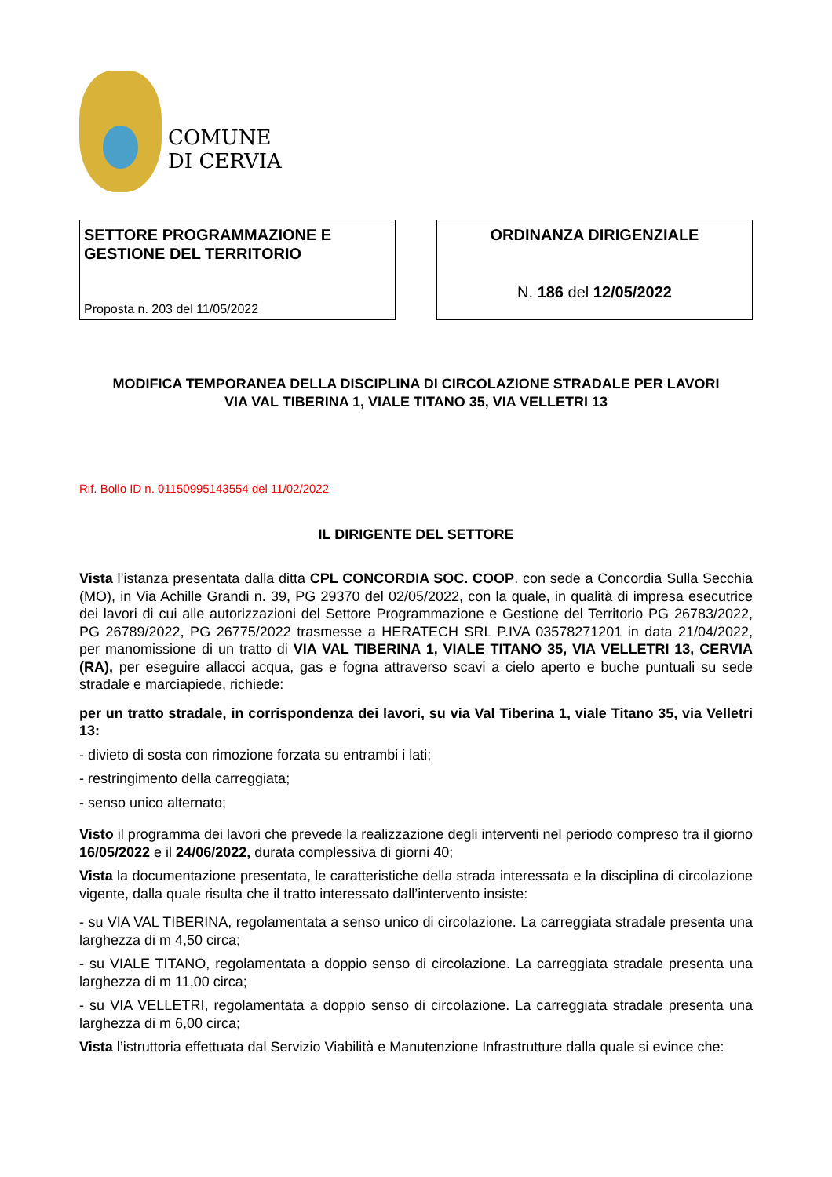COMUNE
DI CERVIA
SETTORE PROGRAMMAZIONE E GESTIONE DEL TERRITORIO
Proposta n. 203 del 11/05/2022
ORDINANZA DIRIGENZIALE
N. 186 del 12/05/2022
MODIFICA TEMPORANEA DELLA DISCIPLINA DI CIRCOLAZIONE STRADALE PER LAVORI
VIA VAL TIBERINA 1, VIALE TITANO 35, VIA VELLETRI 13
Rif. Bollo ID n. 01150995143554 del 11/02/2022
IL DIRIGENTE DEL SETTORE
Vista l’istanza presentata dalla ditta CPL CONCORDIA SOC. COOP. con sede a Concordia Sulla Secchia (MO), in Via Achille Grandi n. 39, PG 29370 del 02/05/2022, con la quale, in qualità di impresa esecutrice dei lavori di cui alle autorizzazioni del Settore Programmazione e Gestione del Territorio PG 26783/2022, PG 26789/2022, PG 26775/2022 trasmesse a HERATECH SRL P.IVA 03578271201 in data 21/04/2022, per manomissione di un tratto di VIA VAL TIBERINA 1, VIALE TITANO 35, VIA VELLETRI 13, CERVIA (RA), per eseguire allacci acqua, gas e fogna attraverso scavi a cielo aperto e buche puntuali su sede stradale e marciapiede, richiede:
per un tratto stradale, in corrispondenza dei lavori, su via Val Tiberina 1, viale Titano 35, via Velletri 13:
- divieto di sosta con rimozione forzata su entrambi i lati;
- restringimento della carreggiata;
- senso unico alternato;
Visto il programma dei lavori che prevede la realizzazione degli interventi nel periodo compreso tra il giorno 16/05/2022 e il 24/06/2022, durata complessiva di giorni 40;
Vista la documentazione presentata, le caratteristiche della strada interessata e la disciplina di circolazione vigente, dalla quale risulta che il tratto interessato dall’intervento insiste:
- su VIA VAL TIBERINA, regolamentata a senso unico di circolazione. La carreggiata stradale presenta una larghezza di m 4,50 circa;
- su VIALE TITANO, regolamentata a doppio senso di circolazione. La carreggiata stradale presenta una larghezza di m 11,00 circa;
- su VIA VELLETRI, regolamentata a doppio senso di circolazione. La carreggiata stradale presenta una larghezza di m 6,00 circa;
Vista l’istruttoria effettuata dal Servizio Viabilità e Manutenzione Infrastrutture dalla quale si evince che: